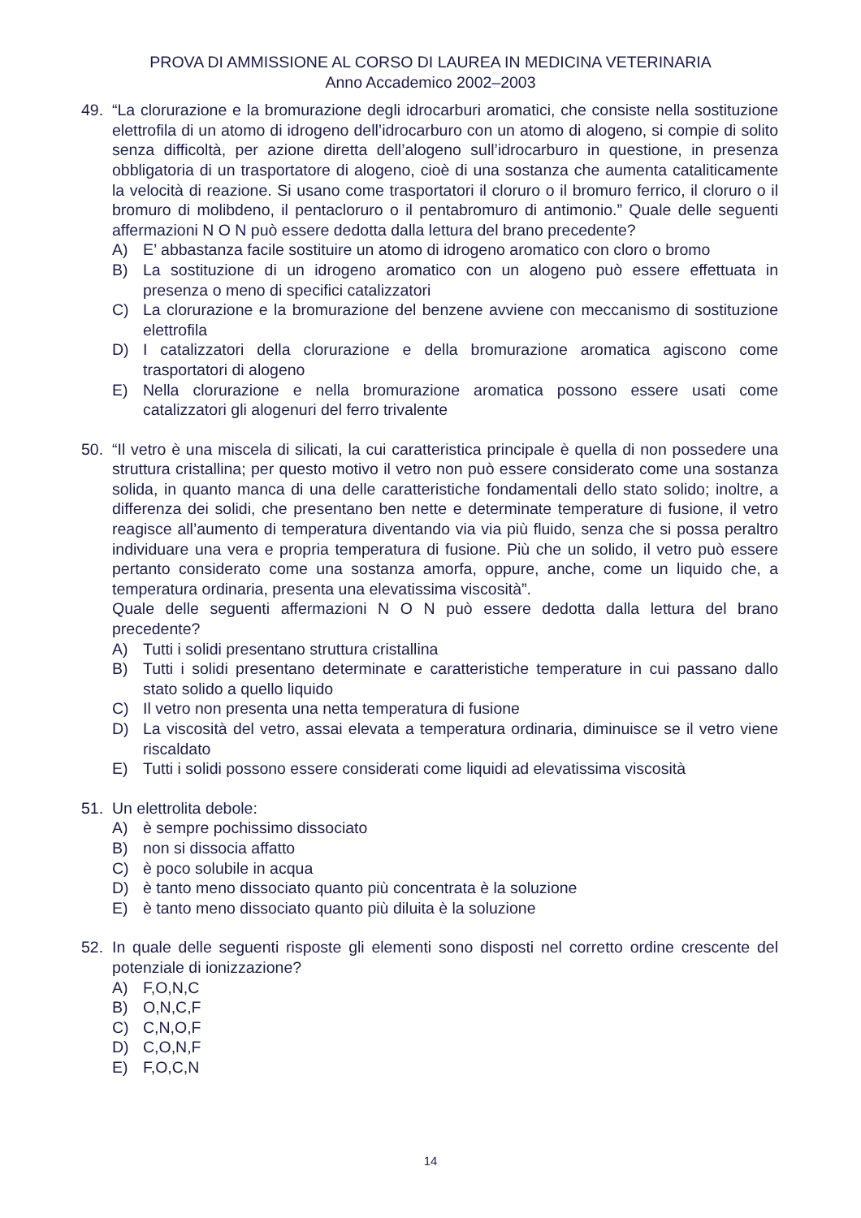PROVA DI AMMISSIONE AL CORSO DI LAUREA IN MEDICINA VETERINARIA
Anno Accademico 2002–2003
49. “La clorurazione e la bromurazione degli idrocarburi aromatici, che consiste nella sostituzione elettrofila di un atomo di idrogeno dell’idrocarburo con un atomo di alogeno, si compie di solito senza difficoltà, per azione diretta dell’alogeno sull’idrocarburo in questione, in presenza obbligatoria di un trasportatore di alogeno, cioè di una sostanza che aumenta cataliticamente la velocità di reazione. Si usano come trasportatori il cloruro o il bromuro ferrico, il cloruro o il bromuro di molibdeno, il pentacloruro o il pentabromuro di antimonio.” Quale delle seguenti affermazioni N O N può essere dedotta dalla lettura del brano precedente?
A) E’ abbastanza facile sostituire un atomo di idrogeno aromatico con cloro o bromo
B) La sostituzione di un idrogeno aromatico con un alogeno può essere effettuata in presenza o meno di specifici catalizzatori
C) La clorurazione e la bromurazione del benzene avviene con meccanismo di sostituzione elettrofila
D) I catalizzatori della clorurazione e della bromurazione aromatica agiscono come trasportatori di alogeno
E) Nella clorurazione e nella bromurazione aromatica possono essere usati come catalizzatori gli alogenuri del ferro trivalente
50. “Il vetro è una miscela di silicati, la cui caratteristica principale è quella di non possedere una struttura cristallina; per questo motivo il vetro non può essere considerato come una sostanza solida, in quanto manca di una delle caratteristiche fondamentali dello stato solido; inoltre, a differenza dei solidi, che presentano ben nette e determinate temperature di fusione, il vetro reagisce all’aumento di temperatura diventando via via più fluido, senza che si possa peraltro individuare una vera e propria temperatura di fusione. Più che un solido, il vetro può essere pertanto considerato come una sostanza amorfa, oppure, anche, come un liquido che, a temperatura ordinaria, presenta una elevatissima viscosità”.
Quale delle seguenti affermazioni N O N può essere dedotta dalla lettura del brano precedente?
A) Tutti i solidi presentano struttura cristallina
B) Tutti i solidi presentano determinate e caratteristiche temperature in cui passano dallo stato solido a quello liquido
C) Il vetro non presenta una netta temperatura di fusione
D) La viscosità del vetro, assai elevata a temperatura ordinaria, diminuisce se il vetro viene riscaldato
E) Tutti i solidi possono essere considerati come liquidi ad elevatissima viscosità
51. Un elettrolita debole:
A) è sempre pochissimo dissociato
B) non si dissocia affatto
C) è poco solubile in acqua
D) è tanto meno dissociato quanto più concentrata è la soluzione
E) è tanto meno dissociato quanto più diluita è la soluzione
52. In quale delle seguenti risposte gli elementi sono disposti nel corretto ordine crescente del potenziale di ionizzazione?
A) F,O,N,C
B) O,N,C,F
C) C,N,O,F
D) C,O,N,F
E) F,O,C,N
14